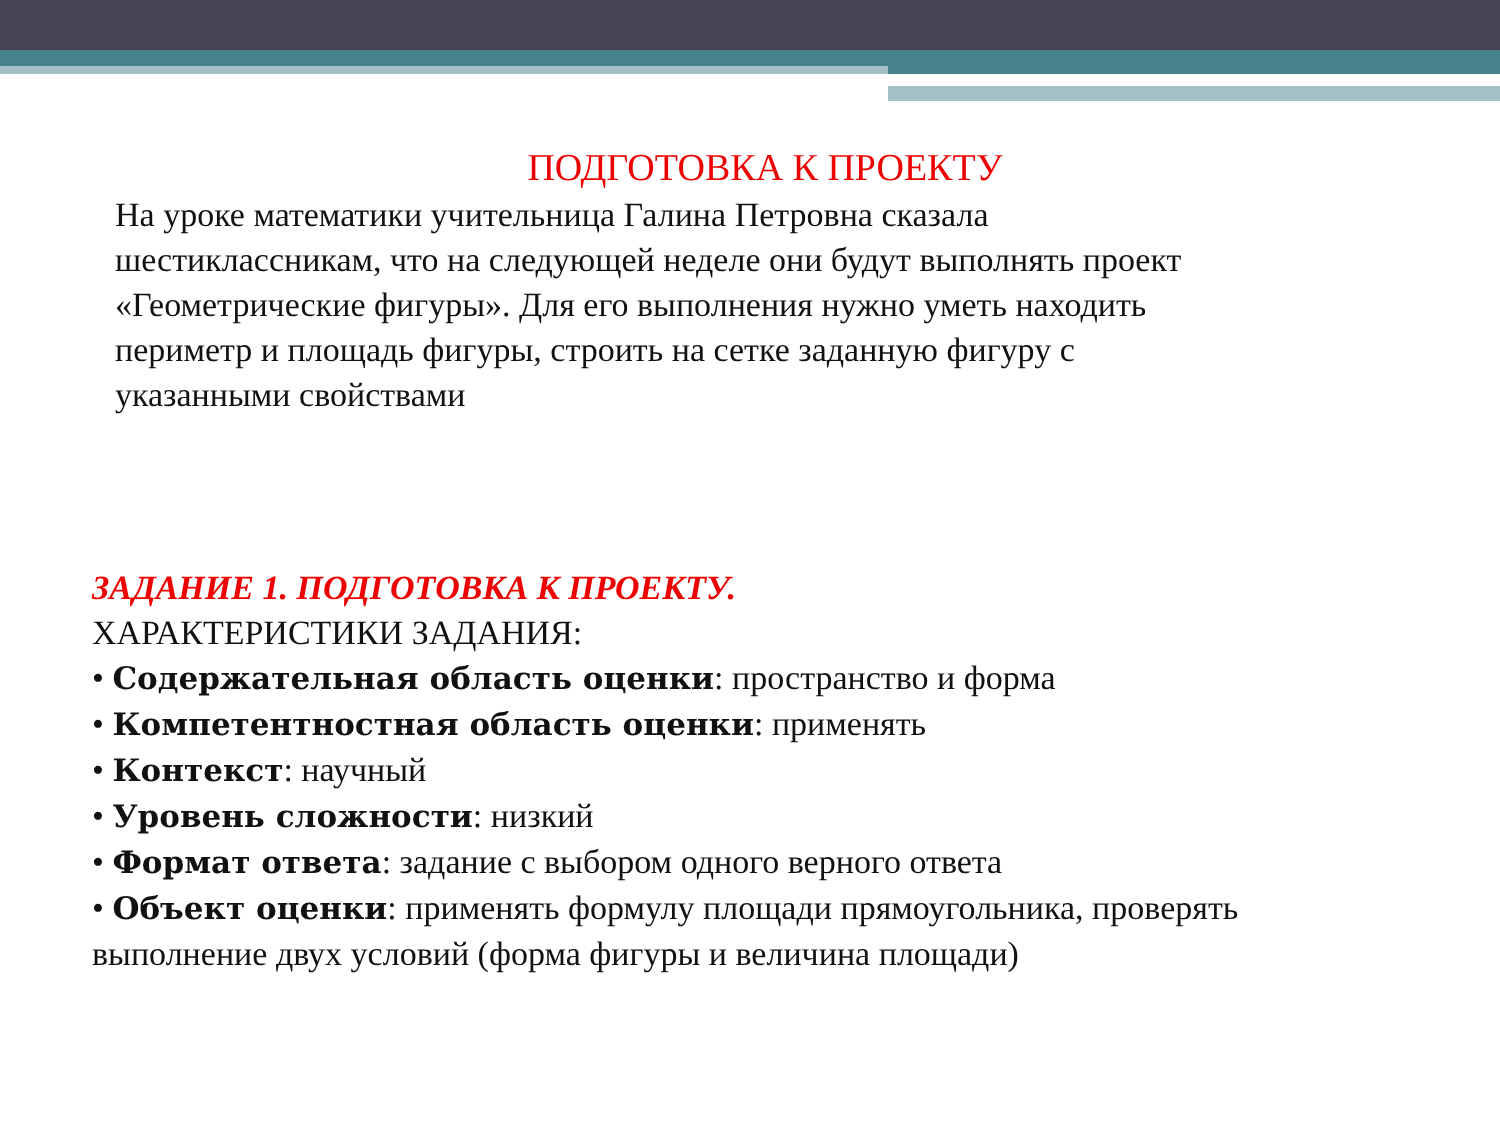ПОДГОТОВКА К ПРОЕКТУ
На уроке математики учительница Галина Петровна сказала шестиклассникам, что на следующей неделе они будут выполнять проект «Геометрические фигуры». Для его выполнения нужно уметь находить периметр и площадь фигуры, строить на сетке заданную фигуру с указанными свойствами
ЗАДАНИЕ 1. ПОДГОТОВКА К ПРОЕКТУ.
ХАРАКТЕРИСТИКИ ЗАДАНИЯ:
• Содержательная область оценки: пространство и форма
• Компетентностная область оценки: применять
• Контекст: научный
• Уровень сложности: низкий
• Формат ответа: задание с выбором одного верного ответа
• Объект оценки: применять формулу площади прямоугольника, проверять выполнение двух условий (форма фигуры и величина площади)